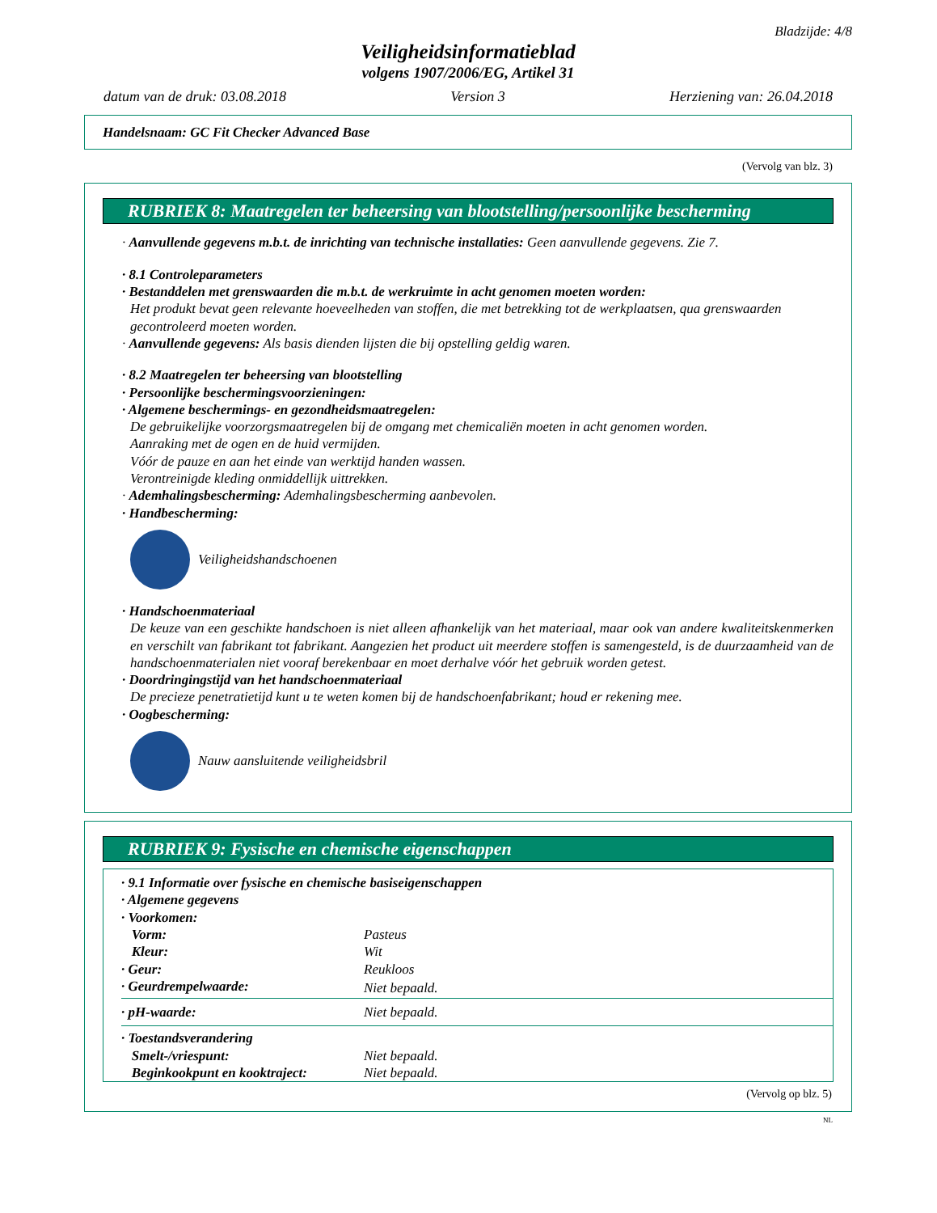Bladzijde: 4/8
Veiligheidsinformatieblad
volgens 1907/2006/EG, Artikel 31
datum van de druk: 03.08.2018 Version 3 Herziening van: 26.04.2018
Handelsnaam: GC Fit Checker Advanced Base
(Vervolg van blz. 3)
RUBRIEK 8: Maatregelen ter beheersing van blootstelling/persoonlijke bescherming
· Aanvullende gegevens m.b.t. de inrichting van technische installaties: Geen aanvullende gegevens. Zie 7.
· 8.1 Controleparameters
· Bestanddelen met grenswaarden die m.b.t. de werkruimte in acht genomen moeten worden:
Het produkt bevat geen relevante hoeveelheden van stoffen, die met betrekking tot de werkplaatsen, qua grenswaarden gecontroleerd moeten worden.
· Aanvullende gegevens: Als basis dienden lijsten die bij opstelling geldig waren.
· 8.2 Maatregelen ter beheersing van blootstelling
· Persoonlijke beschermingsvoorzieningen:
· Algemene beschermings- en gezondheidsmaatregelen:
De gebruikelijke voorzorgsmaatregelen bij de omgang met chemicaliën moeten in acht genomen worden.
Aanraking met de ogen en de huid vermijden.
Vóór de pauze en aan het einde van werktijd handen wassen.
Verontreinigde kleding onmiddellijk uittrekken.
· Ademhalingsbescherming: Ademhalingsbescherming aanbevolen.
· Handbescherming:
Veiligheidshandschoenen
· Handschoenmateriaal
De keuze van een geschikte handschoen is niet alleen afhankelijk van het materiaal, maar ook van andere kwaliteitskenmerken en verschilt van fabrikant tot fabrikant. Aangezien het product uit meerdere stoffen is samengesteld, is de duurzaamheid van de handschoenmaterialen niet vooraf berekenbaar en moet derhalve vóór het gebruik worden getest.
· Doordringingstijd van het handschoenmateriaal
De precieze penetratietijd kunt u te weten komen bij de handschoenfabrikant; houd er rekening mee.
· Oogbescherming:
Nauw aansluitende veiligheidsbril
RUBRIEK 9: Fysische en chemische eigenschappen
| · 9.1 Informatie over fysische en chemische basiseigenschappen | |
| · Algemene gegevens | |
| · Voorkomen: | |
| Vorm: | Pasteus |
| Kleur: | Wit |
| · Geur: | Reukloos |
| · Geurdrempelwaarde: | Niet bepaald. |
| · pH-waarde: | Niet bepaald. |
| · Toestandsverandering | |
| Smelt-/vriespunt: | Niet bepaald. |
| Beginkookpunt en kooktraject: | Niet bepaald. |
(Vervolg op blz. 5)
NL